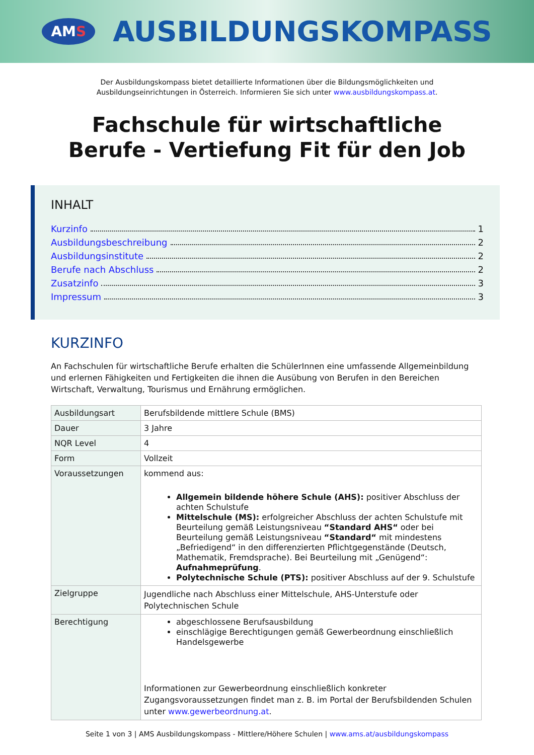AMS
AUSBILDUNGSKOMPASS
Der Ausbildungskompass bietet detaillierte Informationen über die Bildungsmöglichkeiten und
Ausbildungseinrichtungen in Österreich. Informieren Sie sich unter www.ausbildungskompass.at.
Fachschule für wirtschaftliche
Berufe - Vertiefung Fit für den Job
INHALT
Kurzinfo 1
Ausbildungsbeschreibung 2
Ausbildungsinstitute 2
Berufe nach Abschluss 2
Zusatzinfo 3
Impressum 3
KURZINFO
An Fachschulen für wirtschaftliche Berufe erhalten die SchülerInnen eine umfassende Allgemeinbildung und erlernen Fähigkeiten und Fertigkeiten die ihnen die Ausübung von Berufen in den Bereichen Wirtschaft, Verwaltung, Tourismus und Ernährung ermöglichen.
| Ausbildungsart | Berufsbildende mittlere Schule (BMS) |
| Dauer | 3 Jahre |
| NQR Level | 4 |
| Form | Vollzeit |
| Voraussetzungen | kommend aus: Allgemein bildende höhere Schule (AHS): positiver Abschluss der achten Schulstufe Mittelschule (MS): erfolgreicher Abschluss der achten Schulstufe mit Beurteilung gemäß Leistungsniveau “Standard AHS“ oder bei Beurteilung gemäß Leistungsniveau “Standard“ mit mindestens „Befriedigend“ in den differenzierten Pflichtgegenstände (Deutsch, Mathematik, Fremdsprache). Bei Beurteilung mit „Genügend“: Aufnahmeprüfung . Polytechnische Schule (PTS): positiver Abschluss auf der 9. Schulstufe |
| Zielgruppe | Jugendliche nach Abschluss einer Mittelschule, AHS-Unterstufe oder Polytechnischen Schule |
| Berechtigung | abgeschlossene Berufsausbildung einschlägige Berechtigungen gemäß Gewerbeordnung einschließlich Handelsgewerbe Informationen zur Gewerbeordnung einschließlich konkreter Zugangsvoraussetzungen findet man z. B. im Portal der Berufsbildenden Schulen unter www.gewerbeordnung.at . |
Seite 1 von 3 | AMS Ausbildungskompass - Mittlere/Höhere Schulen | www.ams.at/ausbildungskompass